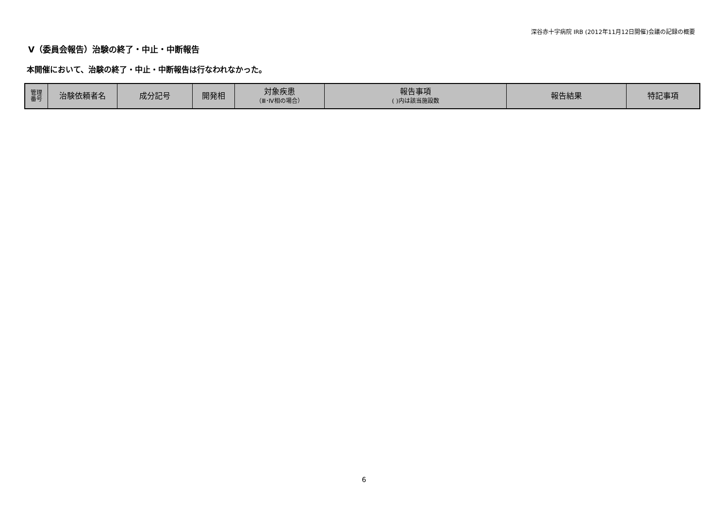深谷赤十字病院 IRB (2012年11月12日開催)会議の記録の概要
Ⅴ（委員会報告）治験の終了・中止・中断報告
本開催において、治験の終了・中止・中断報告は行なわれなかった。
| 管理 番号 | 治験依頼者名 | 成分記号 | 開発相 | 対象疾患 （Ⅲ･Ⅳ相の場合） | 報告事項 ( )内は該当施設数 | 報告結果 | 特記事項 |
| --- | --- | --- | --- | --- | --- | --- | --- |
6